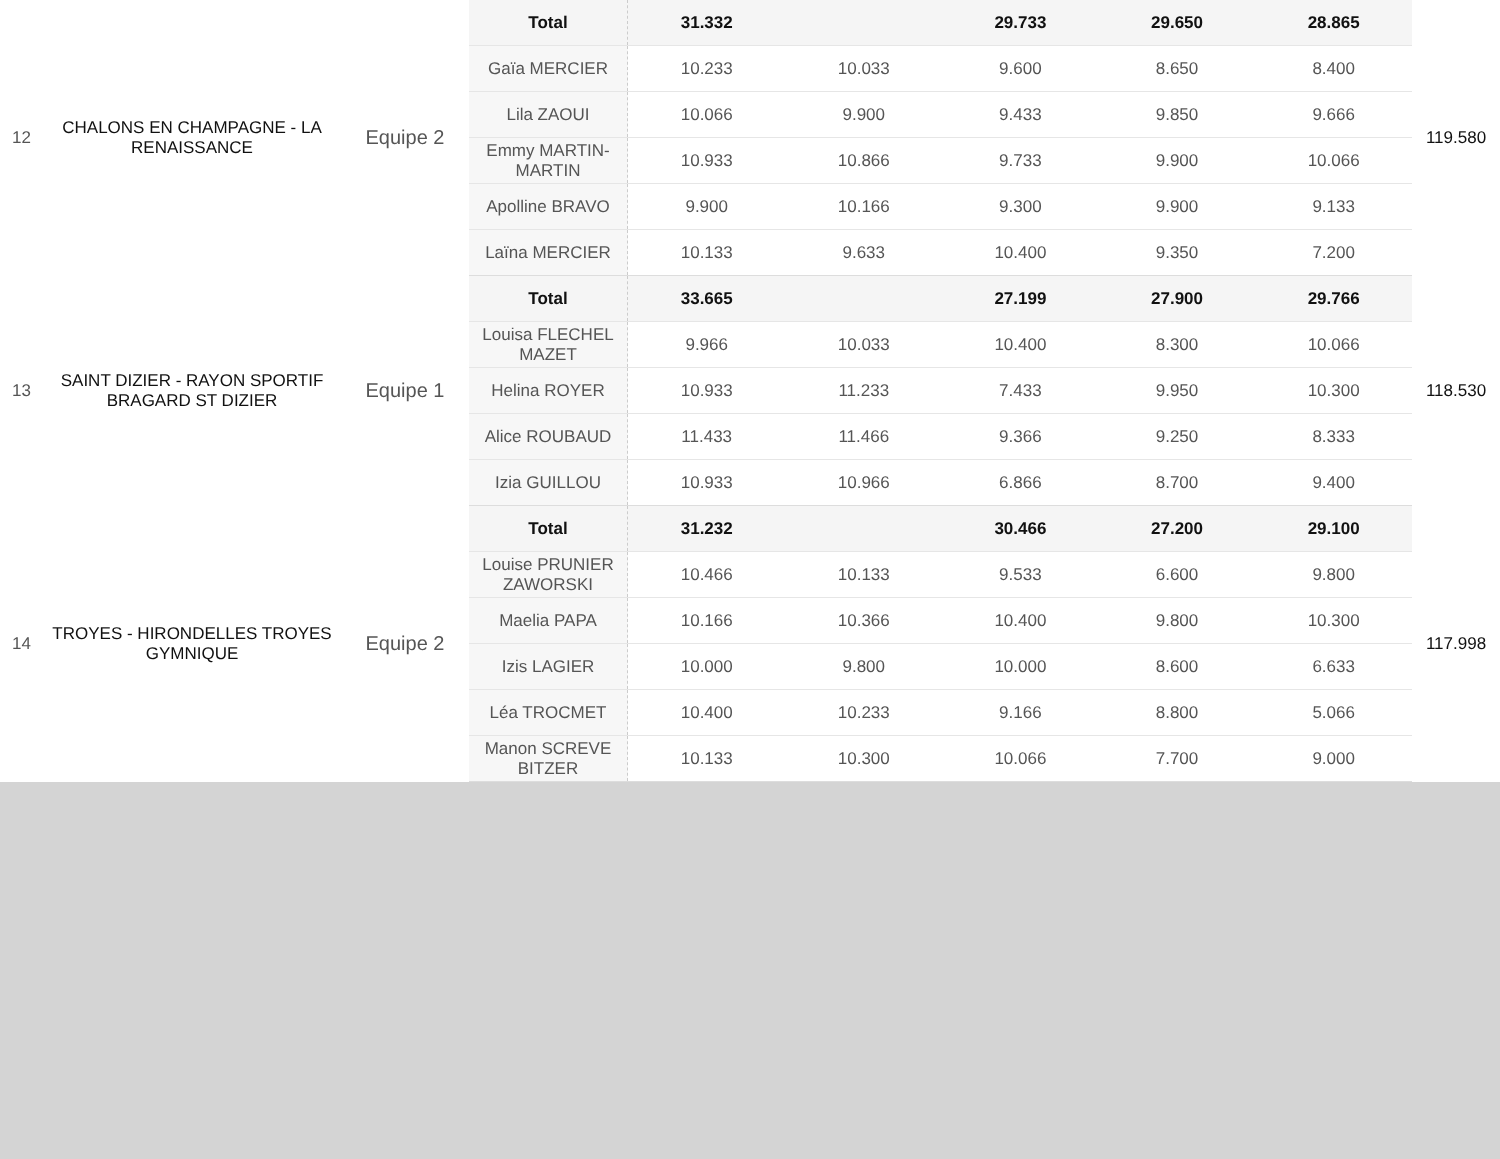| 12 | CHALONS EN CHAMPAGNE - LA RENAISSANCE | Equipe 2 | Total | 31.332 | | 29.733 | 29.650 | 28.865 | 119.580 |
| | | | Gaïa MERCIER | 10.233 | 10.033 | 9.600 | 8.650 | 8.400 | |
| | | | Lila ZAOUI | 10.066 | 9.900 | 9.433 | 9.850 | 9.666 | |
| | | | Emmy MARTIN-MARTIN | 10.933 | 10.866 | 9.733 | 9.900 | 10.066 | |
| | | | Apolline BRAVO | 9.900 | 10.166 | 9.300 | 9.900 | 9.133 | |
| | | | Laïna MERCIER | 10.133 | 9.633 | 10.400 | 9.350 | 7.200 | |
| 13 | SAINT DIZIER - RAYON SPORTIF BRAGARD ST DIZIER | Equipe 1 | Total | 33.665 | | 27.199 | 27.900 | 29.766 | 118.530 |
| | | | Louisa FLECHEL MAZET | 9.966 | 10.033 | 10.400 | 8.300 | 10.066 | |
| | | | Helina ROYER | 10.933 | 11.233 | 7.433 | 9.950 | 10.300 | |
| | | | Alice ROUBAUD | 11.433 | 11.466 | 9.366 | 9.250 | 8.333 | |
| | | | Izia GUILLOU | 10.933 | 10.966 | 6.866 | 8.700 | 9.400 | |
| 14 | TROYES - HIRONDELLES TROYES GYMNIQUE | Equipe 2 | Total | 31.232 | | 30.466 | 27.200 | 29.100 | 117.998 |
| | | | Louise PRUNIER ZAWORSKI | 10.466 | 10.133 | 9.533 | 6.600 | 9.800 | |
| | | | Maelia PAPA | 10.166 | 10.366 | 10.400 | 9.800 | 10.300 | |
| | | | Izis LAGIER | 10.000 | 9.800 | 10.000 | 8.600 | 6.633 | |
| | | | Léa TROCMET | 10.400 | 10.233 | 9.166 | 8.800 | 5.066 | |
| | | | Manon SCREVE BITZER | 10.133 | 10.300 | 10.066 | 7.700 | 9.000 | |